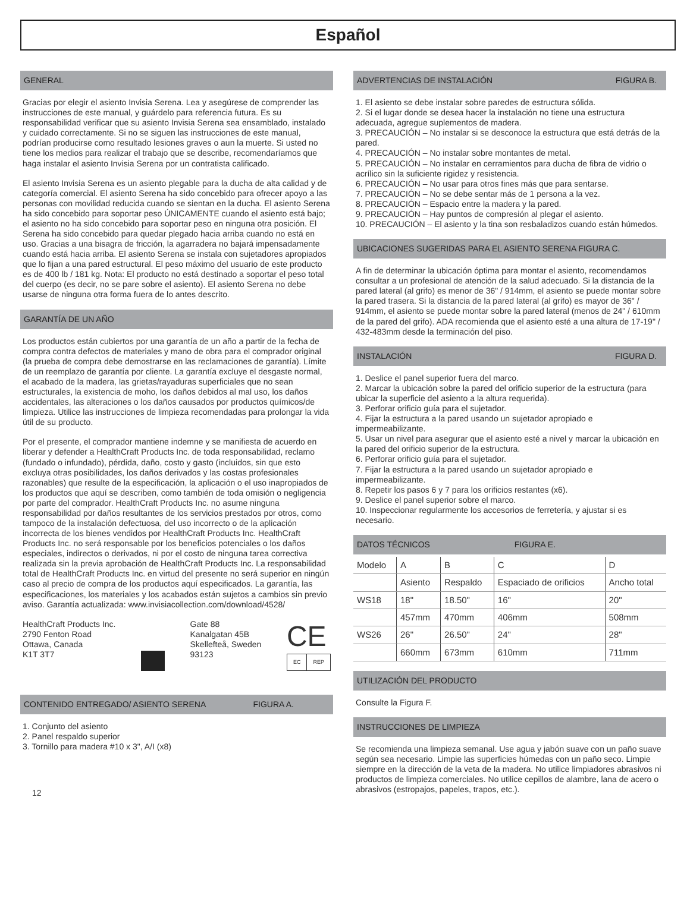Español
GENERAL
Gracias por elegir el asiento Invisia Serena. Lea y asegúrese de comprender las instrucciones de este manual, y guárdelo para referencia futura. Es su responsabilidad verificar que su asiento Invisia Serena sea ensamblado, instalado y cuidado correctamente. Si no se siguen las instrucciones de este manual, podrían producirse como resultado lesiones graves o aun la muerte. Si usted no tiene los medios para realizar el trabajo que se describe, recomendaríamos que haga instalar el asiento Invisia Serena por un contratista calificado.
El asiento Invisia Serena es un asiento plegable para la ducha de alta calidad y de categoría comercial. El asiento Serena ha sido concebido para ofrecer apoyo a las personas con movilidad reducida cuando se sientan en la ducha. El asiento Serena ha sido concebido para soportar peso ÚNICAMENTE cuando el asiento está bajo; el asiento no ha sido concebido para soportar peso en ninguna otra posición. El Serena ha sido concebido para quedar plegado hacia arriba cuando no está en uso. Gracias a una bisagra de fricción, la agarradera no bajará impensadamente cuando está hacia arriba. El asiento Serena se instala con sujetadores apropiados que lo fijan a una pared estructural. El peso máximo del usuario de este producto es de 400 lb / 181 kg. Nota: El producto no está destinado a soportar el peso total del cuerpo (es decir, no se pare sobre el asiento). El asiento Serena no debe usarse de ninguna otra forma fuera de lo antes descrito.
GARANTÍA DE UN AÑO
Los productos están cubiertos por una garantía de un año a partir de la fecha de compra contra defectos de materiales y mano de obra para el comprador original (la prueba de compra debe demostrarse en las reclamaciones de garantía). Límite de un reemplazo de garantía por cliente. La garantía excluye el desgaste normal, el acabado de la madera, las grietas/rayaduras superficiales que no sean estructurales, la existencia de moho, los daños debidos al mal uso, los daños accidentales, las alteraciones o los daños causados por productos químicos/de limpieza. Utilice las instrucciones de limpieza recomendadas para prolongar la vida útil de su producto.
Por el presente, el comprador mantiene indemne y se manifiesta de acuerdo en liberar y defender a HealthCraft Products Inc. de toda responsabilidad, reclamo (fundado o infundado), pérdida, daño, costo y gasto (incluidos, sin que esto excluya otras posibilidades, los daños derivados y las costas profesionales razonables) que resulte de la especificación, la aplicación o el uso inapropiados de los productos que aquí se describen, como también de toda omisión o negligencia por parte del comprador. HealthCraft Products Inc. no asume ninguna responsabilidad por daños resultantes de los servicios prestados por otros, como tampoco de la instalación defectuosa, del uso incorrecto o de la aplicación incorrecta de los bienes vendidos por HealthCraft Products Inc. HealthCraft Products Inc. no será responsable por los beneficios potenciales o los daños especiales, indirectos o derivados, ni por el costo de ninguna tarea correctiva realizada sin la previa aprobación de HealthCraft Products Inc. La responsabilidad total de HealthCraft Products Inc. en virtud del presente no será superior en ningún caso al precio de compra de los productos aquí especificados. La garantía, las especificaciones, los materiales y los acabados están sujetos a cambios sin previo aviso. Garantía actualizada: www.invisiacollection.com/download/4528/
HealthCraft Products Inc.
2790 Fenton Road
Ottawa, Canada
K1T 3T7
Gate 88
Kanalgatan 45B
Skellefteå, Sweden
93123
CE
EC REP
CONTENIDO ENTREGADO/ ASIENTO SERENA FIGURA A.
1. Conjunto del asiento
2. Panel respaldo superior
3. Tornillo para madera #10 x 3", A/I (x8)
12
ADVERTENCIAS DE INSTALACIÓN FIGURA B.
1. El asiento se debe instalar sobre paredes de estructura sólida.
2. Si el lugar donde se desea hacer la instalación no tiene una estructura adecuada, agregue suplementos de madera.
3. PRECAUCIÓN – No instalar si se desconoce la estructura que está detrás de la pared.
4. PRECAUCIÓN – No instalar sobre montantes de metal.
5. PRECAUCIÓN – No instalar en cerramientos para ducha de fibra de vidrio o acrílico sin la suficiente rigidez y resistencia.
6. PRECAUCIÓN – No usar para otros fines más que para sentarse.
7. PRECAUCIÓN – No se debe sentar más de 1 persona a la vez.
8. PRECAUCIÓN – Espacio entre la madera y la pared.
9. PRECAUCIÓN – Hay puntos de compresión al plegar el asiento.
10. PRECAUCIÓN – El asiento y la tina son resbaladizos cuando están húmedos.
UBICACIONES SUGERIDAS PARA EL ASIENTO SERENA FIGURA C.
A fin de determinar la ubicación óptima para montar el asiento, recomendamos consultar a un profesional de atención de la salud adecuado. Si la distancia de la pared lateral (al grifo) es menor de 36" / 914mm, el asiento se puede montar sobre la pared trasera. Si la distancia de la pared lateral (al grifo) es mayor de 36" / 914mm, el asiento se puede montar sobre la pared lateral (menos de 24" / 610mm de la pared del grifo). ADA recomienda que el asiento esté a una altura de 17-19" / 432-483mm desde la terminación del piso.
INSTALACIÓN FIGURA D.
1. Deslice el panel superior fuera del marco.
2. Marcar la ubicación sobre la pared del orificio superior de la estructura (para ubicar la superficie del asiento a la altura requerida).
3. Perforar orificio guía para el sujetador.
4. Fijar la estructura a la pared usando un sujetador apropiado e impermeabilizante.
5. Usar un nivel para asegurar que el asiento esté a nivel y marcar la ubicación en la pared del orificio superior de la estructura.
6. Perforar orificio guía para el sujetador.
7. Fijar la estructura a la pared usando un sujetador apropiado e impermeabilizante.
8. Repetir los pasos 6 y 7 para los orificios restantes (x6).
9. Deslice el panel superior sobre el marco.
10. Inspeccionar regularmente los accesorios de ferretería, y ajustar si es necesario.
DATOS TÉCNICOS FIGURA E.
| Modelo | A | B | C | D |
| | Asiento | Respaldo | Espaciado de orificios | Ancho total |
| WS18 | 18" | 18.50" | 16" | 20" |
| | 457mm | 470mm | 406mm | 508mm |
| WS26 | 26" | 26.50" | 24" | 28" |
| | 660mm | 673mm | 610mm | 711mm |
UTILIZACIÓN DEL PRODUCTO
Consulte la Figura F.
INSTRUCCIONES DE LIMPIEZA
Se recomienda una limpieza semanal. Use agua y jabón suave con un paño suave según sea necesario. Limpie las superficies húmedas con un paño seco. Limpie siempre en la dirección de la veta de la madera. No utilice limpiadores abrasivos ni productos de limpieza comerciales. No utilice cepillos de alambre, lana de acero o abrasivos (estropajos, papeles, trapos, etc.).